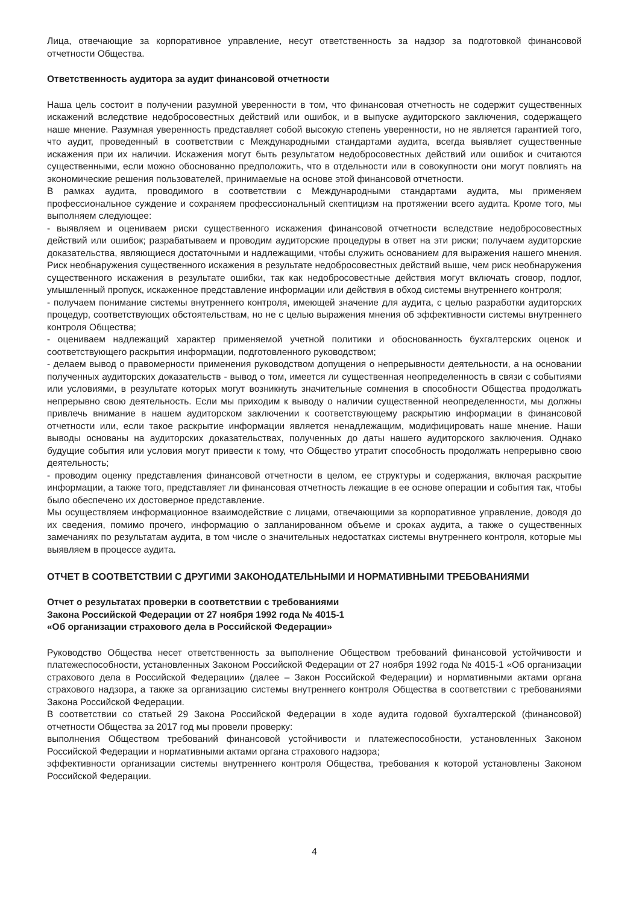Лица, отвечающие за корпоративное управление, несут ответственность за надзор за подготовкой финансовой отчетности Общества.
Ответственность аудитора за аудит финансовой отчетности
Наша цель состоит в получении разумной уверенности в том, что финансовая отчетность не содержит существенных искажений вследствие недобросовестных действий или ошибок, и в выпуске аудиторского заключения, содержащего наше мнение. Разумная уверенность представляет собой высокую степень уверенности, но не является гарантией того, что аудит, проведенный в соответствии с Международными стандартами аудита, всегда выявляет существенные искажения при их наличии. Искажения могут быть результатом недобросовестных действий или ошибок и считаются существенными, если можно обоснованно предположить, что в отдельности или в совокупности они могут повлиять на экономические решения пользователей, принимаемые на основе этой финансовой отчетности.
В рамках аудита, проводимого в соответствии с Международными стандартами аудита, мы применяем профессиональное суждение и сохраняем профессиональный скептицизм на протяжении всего аудита. Кроме того, мы выполняем следующее:
- выявляем и оцениваем риски существенного искажения финансовой отчетности вследствие недобросовестных действий или ошибок; разрабатываем и проводим аудиторские процедуры в ответ на эти риски; получаем аудиторские доказательства, являющиеся достаточными и надлежащими, чтобы служить основанием для выражения нашего мнения. Риск необнаружения существенного искажения в результате недобросовестных действий выше, чем риск необнаружения существенного искажения в результате ошибки, так как недобросовестные действия могут включать сговор, подлог, умышленный пропуск, искаженное представление информации или действия в обход системы внутреннего контроля;
- получаем понимание системы внутреннего контроля, имеющей значение для аудита, с целью разработки аудиторских процедур, соответствующих обстоятельствам, но не с целью выражения мнения об эффективности системы внутреннего контроля Общества;
- оцениваем надлежащий характер применяемой учетной политики и обоснованность бухгалтерских оценок и соответствующего раскрытия информации, подготовленного руководством;
- делаем вывод о правомерности применения руководством допущения о непрерывности деятельности, а на основании полученных аудиторских доказательств - вывод о том, имеется ли существенная неопределенность в связи с событиями или условиями, в результате которых могут возникнуть значительные сомнения в способности Общества продолжать непрерывно свою деятельность. Если мы приходим к выводу о наличии существенной неопределенности, мы должны привлечь внимание в нашем аудиторском заключении к соответствующему раскрытию информации в финансовой отчетности или, если такое раскрытие информации является ненадлежащим, модифицировать наше мнение. Наши выводы основаны на аудиторских доказательствах, полученных до даты нашего аудиторского заключения. Однако будущие события или условия могут привести к тому, что Общество утратит способность продолжать непрерывно свою деятельность;
- проводим оценку представления финансовой отчетности в целом, ее структуры и содержания, включая раскрытие информации, а также того, представляет ли финансовая отчетность лежащие в ее основе операции и события так, чтобы было обеспечено их достоверное представление.
Мы осуществляем информационное взаимодействие с лицами, отвечающими за корпоративное управление, доводя до их сведения, помимо прочего, информацию о запланированном объеме и сроках аудита, а также о существенных замечаниях по результатам аудита, в том числе о значительных недостатках системы внутреннего контроля, которые мы выявляем в процессе аудита.
ОТЧЕТ В СООТВЕТСТВИИ С ДРУГИМИ ЗАКОНОДАТЕЛЬНЫМИ И НОРМАТИВНЫМИ ТРЕБОВАНИЯМИ
Отчет о результатах проверки в соответствии с требованиями
Закона Российской Федерации от 27 ноября 1992 года № 4015-1
«Об организации страхового дела в Российской Федерации»
Руководство Общества несет ответственность за выполнение Обществом требований финансовой устойчивости и платежеспособности, установленных Законом Российской Федерации от 27 ноября 1992 года № 4015-1 «Об организации страхового дела в Российской Федерации» (далее – Закон Российской Федерации) и нормативными актами органа страхового надзора, а также за организацию системы внутреннего контроля Общества в соответствии с требованиями Закона Российской Федерации.
В соответствии со статьей 29 Закона Российской Федерации в ходе аудита годовой бухгалтерской (финансовой) отчетности Общества за 2017 год мы провели проверку:
выполнения Обществом требований финансовой устойчивости и платежеспособности, установленных Законом Российской Федерации и нормативными актами органа страхового надзора;
эффективности организации системы внутреннего контроля Общества, требования к которой установлены Законом Российской Федерации.
4